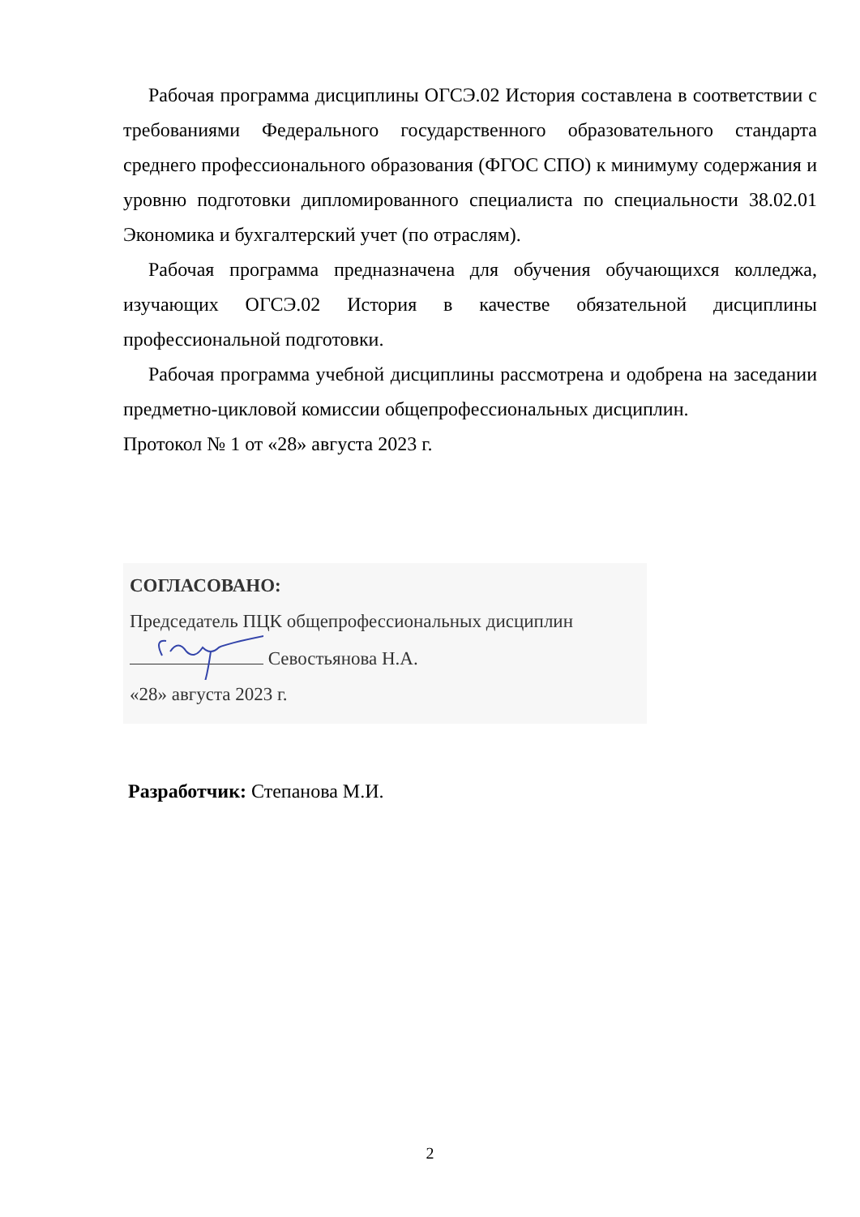Рабочая программа дисциплины ОГСЭ.02 История составлена в соответствии с требованиями Федерального государственного образовательного стандарта среднего профессионального образования (ФГОС СПО) к минимуму содержания и уровню подготовки дипломированного специалиста по специальности 38.02.01 Экономика и бухгалтерский учет (по отраслям).
Рабочая программа предназначена для обучения обучающихся колледжа, изучающих ОГСЭ.02 История в качестве обязательной дисциплины профессиональной подготовки.
Рабочая программа учебной дисциплины рассмотрена и одобрена на заседании предметно-цикловой комиссии общепрофессиональных дисциплин.
Протокол № 1 от «28» августа 2023 г.
СОГЛАСОВАНО:
Председатель ПЦК общепрофессиональных дисциплин
Севостьянова Н.А.
«28» августа 2023 г.
Разработчик: Степанова М.И.
2